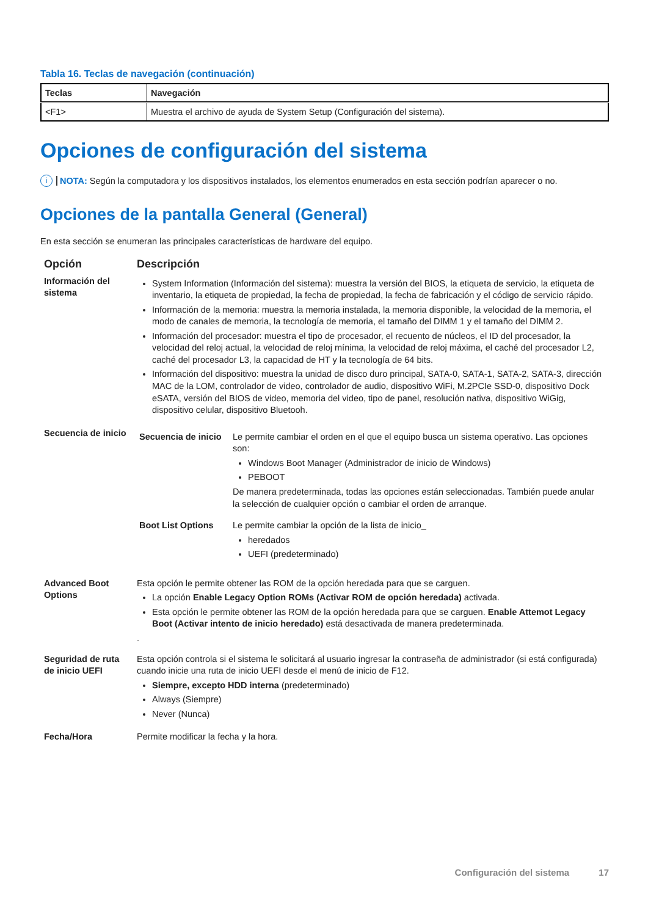Tabla 16. Teclas de navegación (continuación)
| Teclas | Navegación |
| --- | --- |
| <F1> | Muestra el archivo de ayuda de System Setup (Configuración del sistema). |
Opciones de configuración del sistema
i NOTA: Según la computadora y los dispositivos instalados, los elementos enumerados en esta sección podrían aparecer o no.
Opciones de la pantalla General (General)
En esta sección se enumeran las principales características de hardware del equipo.
| Opción | Descripción |
| --- | --- |
| Información del sistema | System Information (Información del sistema): muestra la versión del BIOS, la etiqueta de servicio, la etiqueta de inventario, la etiqueta de propiedad, la fecha de propiedad, la fecha de fabricación y el código de servicio rápido. Información de la memoria: muestra la memoria instalada, la memoria disponible, la velocidad de la memoria, el modo de canales de memoria, la tecnología de memoria, el tamaño del DIMM 1 y el tamaño del DIMM 2. Información del procesador: muestra el tipo de procesador, el recuento de núcleos, el ID del procesador, la velocidad del reloj actual, la velocidad de reloj mínima, la velocidad de reloj máxima, el caché del procesador L2, caché del procesador L3, la capacidad de HT y la tecnología de 64 bits. Información del dispositivo: muestra la unidad de disco duro principal, SATA-0, SATA-1, SATA-2, SATA-3, dirección MAC de la LOM, controlador de video, controlador de audio, dispositivo WiFi, M.2PCIe SSD-0, dispositivo Dock eSATA, versión del BIOS de video, memoria del video, tipo de panel, resolución nativa, dispositivo WiGig, dispositivo celular, dispositivo Bluetooh. |
| Secuencia de inicio | / Secuencia de inicio / Le permite cambiar el orden en el que el equipo busca un sistema operativo. Las opciones son: Windows Boot Manager (Administrador de inicio de Windows) PEBOOT De manera predeterminada, todas las opciones están seleccionadas. También puede anular la selección de cualquier opción o cambiar el orden de arranque. / / Boot List Options / Le permite cambiar la opción de la lista de inicio_ heredados UEFI (predeterminado) / |
| Advanced Boot Options | Esta opción le permite obtener las ROM de la opción heredada para que se carguen. La opción Enable Legacy Option ROMs (Activar ROM de opción heredada) activada. Esta opción le permite obtener las ROM de la opción heredada para que se carguen. Enable Attemot Legacy Boot (Activar intento de inicio heredado) está desactivada de manera predeterminada. . |
| Seguridad de ruta de inicio UEFI | Esta opción controla si el sistema le solicitará al usuario ingresar la contraseña de administrador (si está configurada) cuando inicie una ruta de inicio UEFI desde el menú de inicio de F12. Siempre, excepto HDD interna (predeterminado) Always (Siempre) Never (Nunca) |
| Fecha/Hora | Permite modificar la fecha y la hora. |
Configuración del sistema 17